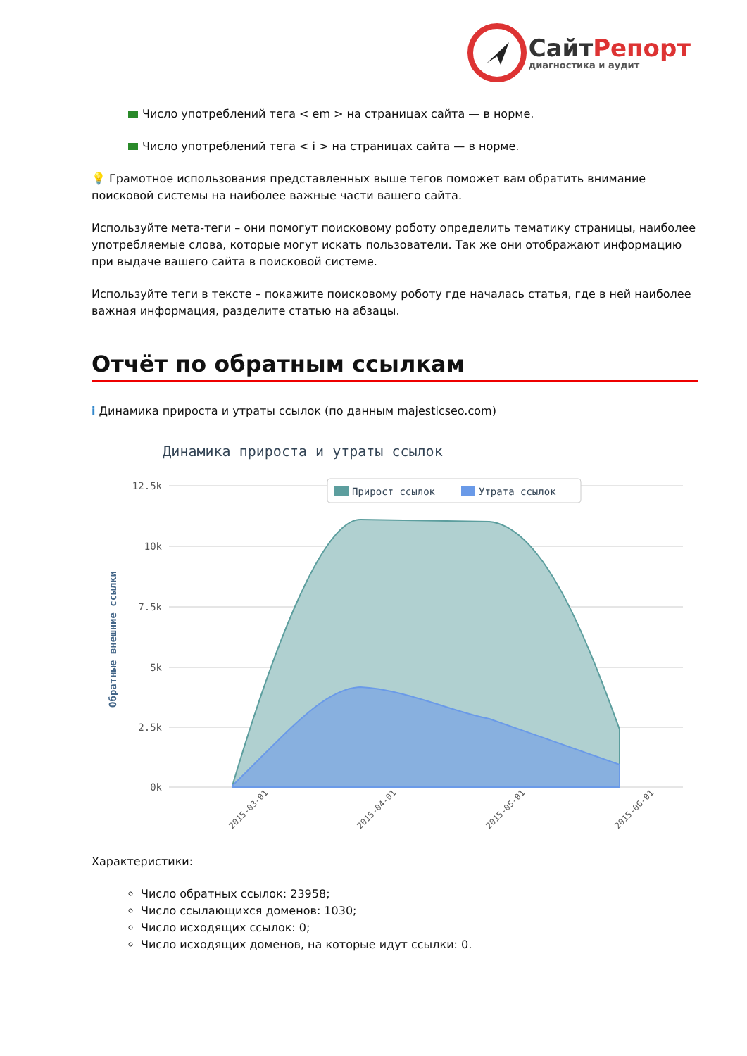СайтРепорт
диагностика и аудит
Число употреблений тега < em > на страницах сайта — в норме.
Число употреблений тега < i > на страницах сайта — в норме.
💡 Грамотное использования представленных выше тегов поможет вам обратить внимание поисковой системы на наиболее важные части вашего сайта.
Используйте мета-теги – они помогут поисковому роботу определить тематику страницы, наиболее употребляемые слова, которые могут искать пользователи. Так же они отображают информацию при выдаче вашего сайта в поисковой системе.
Используйте теги в тексте – покажите поисковому роботу где началась статья, где в ней наиболее важная информация, разделите статью на абзацы.
Отчёт по обратным ссылкам
i Динамика прироста и утраты ссылок (по данным majesticseo.com)
Динамика прироста и утраты ссылок
12.5k
10k
7.5k
5k
2.5k
0k
Обратные внешние ссылки
Прирост ссылок
Утрата ссылок
2015-03-01
2015-04-01
2015-05-01
2015-06-01
Характеристики:
Число обратных ссылок: 23958;
Число ссылающихся доменов: 1030;
Число исходящих ссылок: 0;
Число исходящих доменов, на которые идут ссылки: 0.